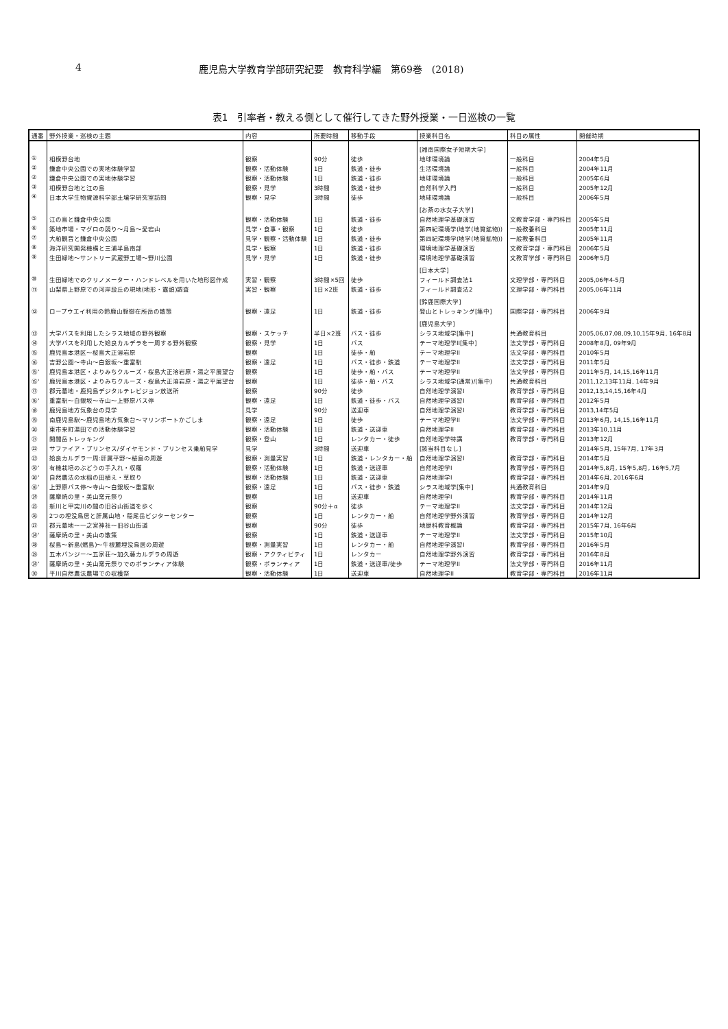4 鹿児島大学教育学部研究紀要　教育科学編　第69巻　(2018)
表1　引率者・教える側として催行してきた野外授業・一日巡検の一覧
| 通番 | 野外授業・巡検の主題 | 内容 | 所要時間 | 移動手段 | 授業科目名 | 科目の属性 | 開催時期 |
| --- | --- | --- | --- | --- | --- | --- | --- |
| | | | | | [湘南国際女子短期大学] | | |
| ① | 相模野台地 | 観察 | 90分 | 徒歩 | 地球環境論 | 一般科目 | 2004年5月 |
| ② | 鎌倉中央公園での実地体験学習 | 観察・活動体験 | 1日 | 鉄道・徒歩 | 生活環境論 | 一般科目 | 2004年11月 |
| ② | 鎌倉中央公園での実地体験学習 | 観察・活動体験 | 1日 | 鉄道・徒歩 | 地球環境論 | 一般科目 | 2005年6月 |
| ③ | 相模野台地と江の島 | 観察・見学 | 3時間 | 鉄道・徒歩 | 自然科学入門 | 一般科目 | 2005年12月 |
| ④ | 日本大学生物資源科学部土壌学研究室訪問 | 観察・見学 | 3時間 | 徒歩 | 地球環境論 | 一般科目 | 2006年5月 |
| | | | | | [お茶の水女子大学] | | |
| ⑤ | 江の島と鎌倉中央公園 | 観察・活動体験 | 1日 | 鉄道・徒歩 | 自然地理学基礎演習 | 文教育学部・専門科目 | 2005年5月 |
| ⑥ | 築地市場・マグロの競り～月島～愛宕山 | 見学・食事・観察 | 1日 | 徒歩 | 第四紀環境学(地学(地質鉱物)) | 一般教養科目 | 2005年11月 |
| ⑦ | 大船観音と鎌倉中央公園 | 見学・観察・活動体験 | 1日 | 鉄道・徒歩 | 第四紀環境学(地学(地質鉱物)) | 一般教養科目 | 2005年11月 |
| ⑧ | 海洋研究開発機構と三浦半島南部 | 見学・観察 | 1日 | 鉄道・徒歩 | 環境地理学基礎演習 | 文教育学部・専門科目 | 2006年5月 |
| ⑨ | 生田緑地～サントリー武蔵野工場～野川公園 | 見学・見学 | 1日 | 鉄道・徒歩 | 環境地理学基礎演習 | 文教育学部・専門科目 | 2006年5月 |
| | | | | | [日本大学] | | |
| ⑩ | 生田緑地でのクリノメーター・ハンドレベルを用いた地形図作成 | 実習・観察 | 3時間×5回 | 徒歩 | フィールド調査法1 | 文理学部・専門科目 | 2005,06年4-5月 |
| ⑪ | 山梨県上野原での河岸段丘の現地(地形・露頭)調査 | 実習・観察 | 1日×2班 | 鉄道・徒歩 | フィールド調査法2 | 文理学部・専門科目 | 2005,06年11月 |
| | | | | | [鈴鹿国際大学] | | |
| ⑫ | ロープウエイ利用の鈴鹿山脈御在所岳の散策 | 観察・遠足 | 1日 | 鉄道・徒歩 | 登山とトレッキング[集中] | 国際学部・専門科目 | 2006年9月 |
| | | | | | [鹿児島大学] | | |
| ⑬ | 大学バスを利用したシラス地域の野外観察 | 観察・スケッチ | 半日×2班 | バス・徒歩 | シラス地域学[集中] | 共通教育科目 | 2005,06,07,08,09,10,15年9月, 16年8月 |
| ⑭ | 大学バスを利用した姶良カルデラを一周する野外観察 | 観察・見学 | 1日 | バス | テーマ地理学II[集中] | 法文学部・専門科目 | 2008年8月, 09年9月 |
| ⑮ | 鹿児島本港区～桜島大正溶岩原 | 観察 | 1日 | 徒歩・船 | テーマ地理学II | 法文学部・専門科目 | 2010年5月 |
| ⑯ | 吉野公園～寺山～白銀坂～重富駅 | 観察・遠足 | 1日 | バス・徒歩・鉄道 | テーマ地理学II | 法文学部・専門科目 | 2011年5月 |
| ⑮' | 鹿児島本港区・よりみちクルーズ・桜島大正溶岩原・湯之平展望台 | 観察 | 1日 | 徒歩・船・バス | テーマ地理学II | 法文学部・専門科目 | 2011年5月, 14,15,16年11月 |
| ⑮' | 鹿児島本港区・よりみちクルーズ・桜島大正溶岩原・湯之平展望台 | 観察 | 1日 | 徒歩・船・バス | シラス地域学(通常)/(集中) | 共通教育科目 | 2011,12,13年11月, 14年9月 |
| ⑰ | 郡元墓地・鹿児島デジタルテレビジョン放送所 | 観察 | 90分 | 徒歩 | 自然地理学演習I | 教育学部・専門科目 | 2012,13,14,15,16年4月 |
| ⑯' | 重富駅～白銀坂～寺山～上野原バス停 | 観察・遠足 | 1日 | 鉄道・徒歩・バス | 自然地理学演習I | 教育学部・専門科目 | 2012年5月 |
| ⑱ | 鹿児島地方気象台の見学 | 見学 | 90分 | 送迎車 | 自然地理学演習I | 教育学部・専門科目 | 2013,14年5月 |
| ⑲ | 南鹿児島駅～鹿児島地方気象台～マリンポートかごしま | 観察・遠足 | 1日 | 徒歩 | テーマ地理学II | 法文学部・専門科目 | 2013年6月, 14,15,16年11月 |
| ⑳ | 東市来町湯田での活動体験学習 | 観察・活動体験 | 1日 | 鉄道・送迎車 | 自然地理学II | 教育学部・専門科目 | 2013年10,11月 |
| ㉑ | 開聞岳トレッキング | 観察・登山 | 1日 | レンタカー・徒歩 | 自然地理学特講 | 教育学部・専門科目 | 2013年12月 |
| ㉒ | サファイア・プリンセス/ダイヤモンド・プリンセス乗船見学 | 見学 | 3時間 | 送迎車 | [該当科目なし] | | 2014年5月, 15年7月, 17年3月 |
| ㉓ | 姶良カルデラ一周:肝属平野～桜島の周遊 | 観察・測量実習 | 1日 | 鉄道・レンタカー・船 | 自然地理学演習I | 教育学部・専門科目 | 2014年5月 |
| ⑳' | 有機栽培のぶどうの手入れ・収穫 | 観察・活動体験 | 1日 | 鉄道・送迎車 | 自然地理学I | 教育学部・専門科目 | 2014年5,8月, 15年5,8月, 16年5,7月 |
| ⑳' | 自然農法の水稲の田植え・草取り | 観察・活動体験 | 1日 | 鉄道・送迎車 | 自然地理学I | 教育学部・専門科目 | 2014年6月, 2016年6月 |
| ⑯' | 上野原バス停～寺山～白銀坂～重富駅 | 観察・遠足 | 1日 | バス・徒歩・鉄道 | シラス地域学[集中] | 共通教育科目 | 2014年9月 |
| ㉔ | 薩摩焼の里・美山窯元祭り | 観察 | 1日 | 送迎車 | 自然地理学I | 教育学部・専門科目 | 2014年11月 |
| ㉕ | 新川と甲突川の間の旧谷山街道を歩く | 観察 | 90分＋α | 徒歩 | テーマ地理学II | 法文学部・専門科目 | 2014年12月 |
| ㉖ | 2つの埋没鳥居と肝属山地・稲尾岳ビジターセンター | 観察 | 1日 | レンタカー・船 | 自然地理学野外演習 | 教育学部・専門科目 | 2014年12月 |
| ㉗ | 郡元墓地～一之宮神社～旧谷山街道 | 観察 | 90分 | 徒歩 | 地歴科教育概論 | 教育学部・専門科目 | 2015年7月, 16年6月 |
| ㉔' | 薩摩焼の里・美山の散策 | 観察 | 1日 | 鉄道・送迎車 | テーマ地理学II | 法文学部・専門科目 | 2015年10月 |
| ㉘ | 桜島～新島(燃島)～牛根麓埋没鳥居の周遊 | 観察・測量実習 | 1日 | レンタカー・船 | 自然地理学演習I | 教育学部・専門科目 | 2016年5月 |
| ㉙ | 五木バンジー～五家荘～加久藤カルデラの周遊 | 観察・アクティビティ | 1日 | レンタカー | 自然地理学野外演習 | 教育学部・専門科目 | 2016年8月 |
| ㉔' | 薩摩焼の里・美山窯元祭りでのボランティア体験 | 観察・ボランティア | 1日 | 鉄道・送迎車/徒歩 | テーマ地理学II | 法文学部・専門科目 | 2016年11月 |
| ㉚ | 平川自然農法農場での収穫祭 | 観察・活動体験 | 1日 | 送迎車 | 自然地理学II | 教育学部・専門科目 | 2016年11月 |